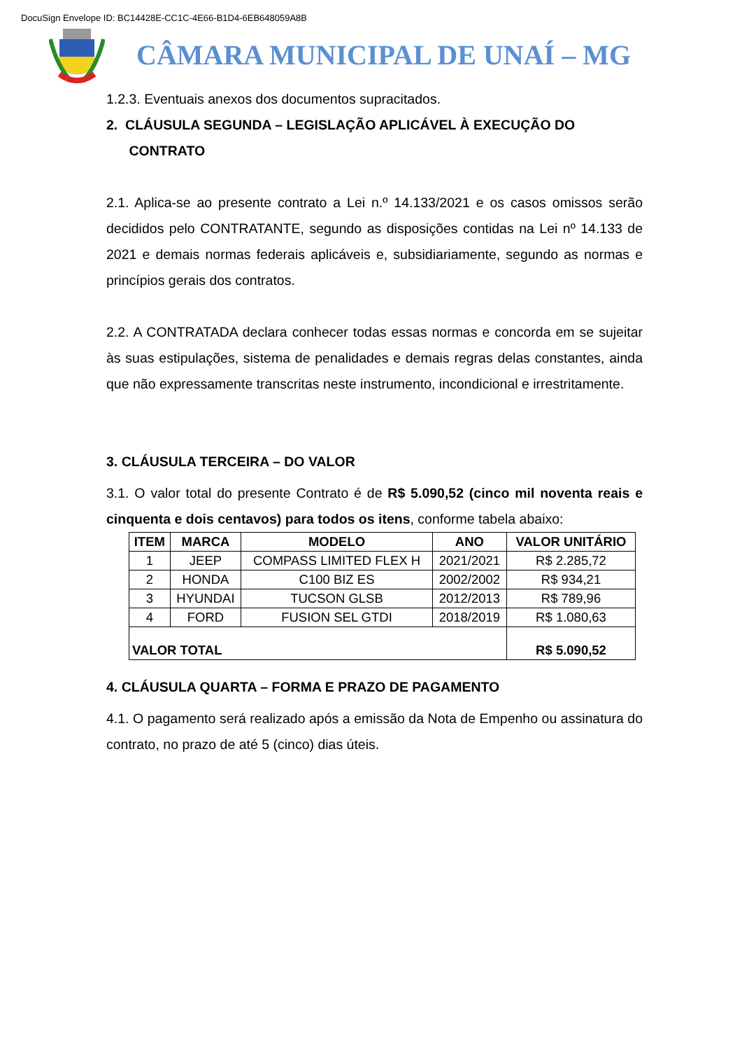DocuSign Envelope ID: BC14428E-CC1C-4E66-B1D4-6EB648059A8B
CÂMARA MUNICIPAL DE UNAÍ – MG
1.2.3. Eventuais anexos dos documentos supracitados.
2. CLÁUSULA SEGUNDA – LEGISLAÇÃO APLICÁVEL À EXECUÇÃO DO
CONTRATO
2.1. Aplica-se ao presente contrato a Lei n.º 14.133/2021 e os casos omissos serão decididos pelo CONTRATANTE, segundo as disposições contidas na Lei nº 14.133 de 2021 e demais normas federais aplicáveis e, subsidiariamente, segundo as normas e princípios gerais dos contratos.
2.2. A CONTRATADA declara conhecer todas essas normas e concorda em se sujeitar às suas estipulações, sistema de penalidades e demais regras delas constantes, ainda que não expressamente transcritas neste instrumento, incondicional e irrestritamente.
3. CLÁUSULA TERCEIRA – DO VALOR
3.1. O valor total do presente Contrato é de R$ 5.090,52 (cinco mil noventa reais e cinquenta e dois centavos) para todos os itens, conforme tabela abaixo:
| ITEM | MARCA | MODELO | ANO | VALOR UNITÁRIO |
| --- | --- | --- | --- | --- |
| 1 | JEEP | COMPASS LIMITED FLEX H | 2021/2021 | R$ 2.285,72 |
| 2 | HONDA | C100 BIZ ES | 2002/2002 | R$ 934,21 |
| 3 | HYUNDAI | TUCSON GLSB | 2012/2013 | R$ 789,96 |
| 4 | FORD | FUSION SEL GTDI | 2018/2019 | R$ 1.080,63 |
| VALOR TOTAL | | | | R$ 5.090,52 |
4. CLÁUSULA QUARTA – FORMA E PRAZO DE PAGAMENTO
4.1. O pagamento será realizado após a emissão da Nota de Empenho ou assinatura do contrato, no prazo de até 5 (cinco) dias úteis.